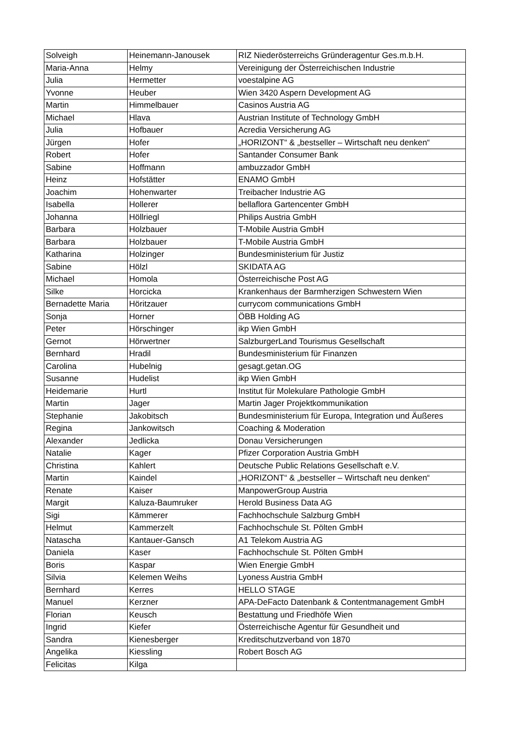| Solveigh | Heinemann-Janousek | RIZ Niederösterreichs Gründeragentur Ges.m.b.H. |
| Maria-Anna | Helmy | Vereinigung der Österreichischen Industrie |
| Julia | Hermetter | voestalpine AG |
| Yvonne | Heuber | Wien 3420 Aspern Development AG |
| Martin | Himmelbauer | Casinos Austria AG |
| Michael | Hlava | Austrian Institute of Technology GmbH |
| Julia | Hofbauer | Acredia Versicherung AG |
| Jürgen | Hofer | „HORIZONT“ & „bestseller – Wirtschaft neu denken“ |
| Robert | Hofer | Santander Consumer Bank |
| Sabine | Hoffmann | ambuzzador GmbH |
| Heinz | Hofstätter | ENAMO GmbH |
| Joachim | Hohenwarter | Treibacher Industrie AG |
| Isabella | Hollerer | bellaflora Gartencenter GmbH |
| Johanna | Höllriegl | Philips Austria GmbH |
| Barbara | Holzbauer | T-Mobile Austria GmbH |
| Barbara | Holzbauer | T-Mobile Austria GmbH |
| Katharina | Holzinger | Bundesministerium für Justiz |
| Sabine | Hölzl | SKIDATA AG |
| Michael | Homola | Österreichische Post AG |
| Silke | Horcicka | Krankenhaus der Barmherzigen Schwestern Wien |
| Bernadette Maria | Höritzauer | currycom communications GmbH |
| Sonja | Horner | ÖBB Holding AG |
| Peter | Hörschinger | ikp Wien GmbH |
| Gernot | Hörwertner | SalzburgerLand Tourismus Gesellschaft |
| Bernhard | Hradil | Bundesministerium für Finanzen |
| Carolina | Hubelnig | gesagt.getan.OG |
| Susanne | Hudelist | ikp Wien GmbH |
| Heidemarie | Hurtl | Institut für Molekulare Pathologie GmbH |
| Martin | Jager | Martin Jager Projektkommunikation |
| Stephanie | Jakobitsch | Bundesministerium für Europa, Integration und Äußeres |
| Regina | Jankowitsch | Coaching & Moderation |
| Alexander | Jedlicka | Donau Versicherungen |
| Natalie | Kager | Pfizer Corporation Austria GmbH |
| Christina | Kahlert | Deutsche Public Relations Gesellschaft e.V. |
| Martin | Kaindel | „HORIZONT“ & „bestseller – Wirtschaft neu denken“ |
| Renate | Kaiser | ManpowerGroup Austria |
| Margit | Kaluza-Baumruker | Herold Business Data AG |
| Sigi | Kämmerer | Fachhochschule Salzburg GmbH |
| Helmut | Kammerzelt | Fachhochschule St. Pölten GmbH |
| Natascha | Kantauer-Gansch | A1 Telekom Austria AG |
| Daniela | Kaser | Fachhochschule St. Pölten GmbH |
| Boris | Kaspar | Wien Energie GmbH |
| Silvia | Kelemen Weihs | Lyoness Austria GmbH |
| Bernhard | Kerres | HELLO STAGE |
| Manuel | Kerzner | APA-DeFacto Datenbank & Contentmanagement GmbH |
| Florian | Keusch | Bestattung und Friedhöfe Wien |
| Ingrid | Kiefer | Österreichische Agentur für Gesundheit und |
| Sandra | Kienesberger | Kreditschutzverband von 1870 |
| Angelika | Kiessling | Robert Bosch AG |
| Felicitas | Kilga | |